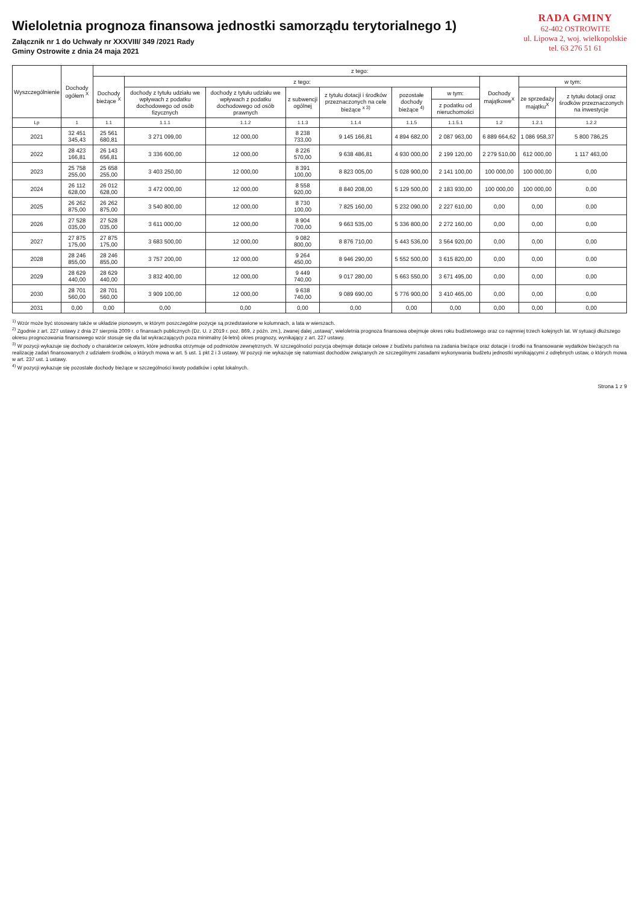Wieloletnia prognoza finansowa jednostki samorządu terytorialnego 1)
Załącznik nr 1 do Uchwały nr XXXVIII/ 349 /2021 Rady
Gminy Ostrowite z dnia 24 maja 2021
RADA GMINY
62-402 OSTROWITE
ul. Lipowa 2, woj. wielkopolskie
tel. 63 276 51 61
| Wyszczególnienie | Dochody ogółem <sup>X</sup> | z tego: | | | | | | | | | |
| --- | --- | --- | --- | --- | --- | --- | --- | --- | --- | --- | --- |
| | | Dochody bieżące <sup>X</sup> | z tego: | | | | | | Dochody majątkowe<sup>X</sup> | w tym: | |
| | | | dochody z tytułu udziału we wpływach z podatku dochodowego od osób fizycznych | dochody z tytułu udziału we wpływach z podatku dochodowego od osób prawnych | z subwencji ogólnej | z tytułu dotacji i środków przeznaczonych na cele bieżące <sup>x 3)</sup> | pozostałe dochody bieżące <sup>4)</sup> | w tym: | | ze sprzedaży majątku<sup>X</sup> | z tytułu dotacji oraz środków przeznaczonych na inwestycje |
| | | | | | | | | z podatku od nieruchomości | | | |
| Lp | 1 | 1.1 | 1.1.1 | 1.1.2 | 1.1.3 | 1.1.4 | 1.1.5 | 1.1.5.1 | 1.2 | 1.2.1 | 1.2.2 |
| 2021 | 32 451 345,43 | 25 561 680,81 | 3 271 099,00 | 12 000,00 | 8 238 733,00 | 9 145 166,81 | 4 894 682,00 | 2 087 963,00 | 6 889 664,62 | 1 086 958,37 | 5 800 786,25 |
| 2022 | 28 423 166,81 | 26 143 656,81 | 3 336 600,00 | 12 000,00 | 8 226 570,00 | 9 638 486,81 | 4 930 000,00 | 2 199 120,00 | 2 279 510,00 | 612 000,00 | 1 117 463,00 |
| 2023 | 25 758 255,00 | 25 658 255,00 | 3 403 250,00 | 12 000,00 | 8 391 100,00 | 8 823 005,00 | 5 028 900,00 | 2 141 100,00 | 100 000,00 | 100 000,00 | 0,00 |
| 2024 | 26 112 628,00 | 26 012 628,00 | 3 472 000,00 | 12 000,00 | 8 558 920,00 | 8 840 208,00 | 5 129 500,00 | 2 183 930,00 | 100 000,00 | 100 000,00 | 0,00 |
| 2025 | 26 262 875,00 | 26 262 875,00 | 3 540 800,00 | 12 000,00 | 8 730 100,00 | 7 825 160,00 | 5 232 090,00 | 2 227 610,00 | 0,00 | 0,00 | 0,00 |
| 2026 | 27 528 035,00 | 27 528 035,00 | 3 611 000,00 | 12 000,00 | 8 904 700,00 | 9 663 535,00 | 5 336 800,00 | 2 272 160,00 | 0,00 | 0,00 | 0,00 |
| 2027 | 27 875 175,00 | 27 875 175,00 | 3 683 500,00 | 12 000,00 | 9 082 800,00 | 8 876 710,00 | 5 443 536,00 | 3 564 920,00 | 0,00 | 0,00 | 0,00 |
| 2028 | 28 246 855,00 | 28 246 855,00 | 3 757 200,00 | 12 000,00 | 9 264 450,00 | 8 946 290,00 | 5 552 500,00 | 3 615 820,00 | 0,00 | 0,00 | 0,00 |
| 2029 | 28 629 440,00 | 28 629 440,00 | 3 832 400,00 | 12 000,00 | 9 449 740,00 | 9 017 280,00 | 5 663 550,00 | 3 671 495,00 | 0,00 | 0,00 | 0,00 |
| 2030 | 28 701 560,00 | 28 701 560,00 | 3 909 100,00 | 12 000,00 | 9 638 740,00 | 9 089 690,00 | 5 776 900,00 | 3 410 465,00 | 0,00 | 0,00 | 0,00 |
| 2031 | 0,00 | 0,00 | 0,00 | 0,00 | 0,00 | 0,00 | 0,00 | 0,00 | 0,00 | 0,00 | 0,00 |
<sup>1)</sup> Wzór może być stosowany także w układzie pionowym, w którym poszczególne pozycje są przedstawione w kolumnach, a lata w wierszach.
<sup>2)</sup> Zgodnie z art. 227 ustawy z dnia 27 sierpnia 2009 r. o finansach publicznych (Dz. U. z 2019 r. poz. 869, z późn. zm.), zwanej dalej „ustawą", wieloletnia prognoza finansowa obejmuje okres roku budżetowego oraz co najmniej trzech kolejnych lat. W sytuacji dłuższego okresu prognozowania finansowego wzór stosuje się dla lat wykraczających poza minimalny (4-letni) okres prognozy, wynikający z art. 227 ustawy.
<sup>3)</sup> W pozycji wykazuje się dochody o charakterze celowym, które jednostka otrzymuje od podmiotów zewnętrznych. W szczególności pozycja obejmuje dotacje celowe z budżetu państwa na zadania bieżące oraz dotacje i środki na finansowanie wydatków bieżących na realizację zadań finansowanych z udziałem środków, o których mowa w art. 5 ust. 1 pkt 2 i 3 ustawy. W pozycji nie wykazuje się natomiast dochodów związanych ze szczególnymi zasadami wykonywania budżetu jednostki wynikającymi z odrębnych ustaw, o których mowa w art. 237 ust. 1 ustawy.
<sup>4)</sup> W pozycji wykazuje się pozostałe dochody bieżące w szczególności kwoty podatków i opłat lokalnych.
Strona 1 z 9